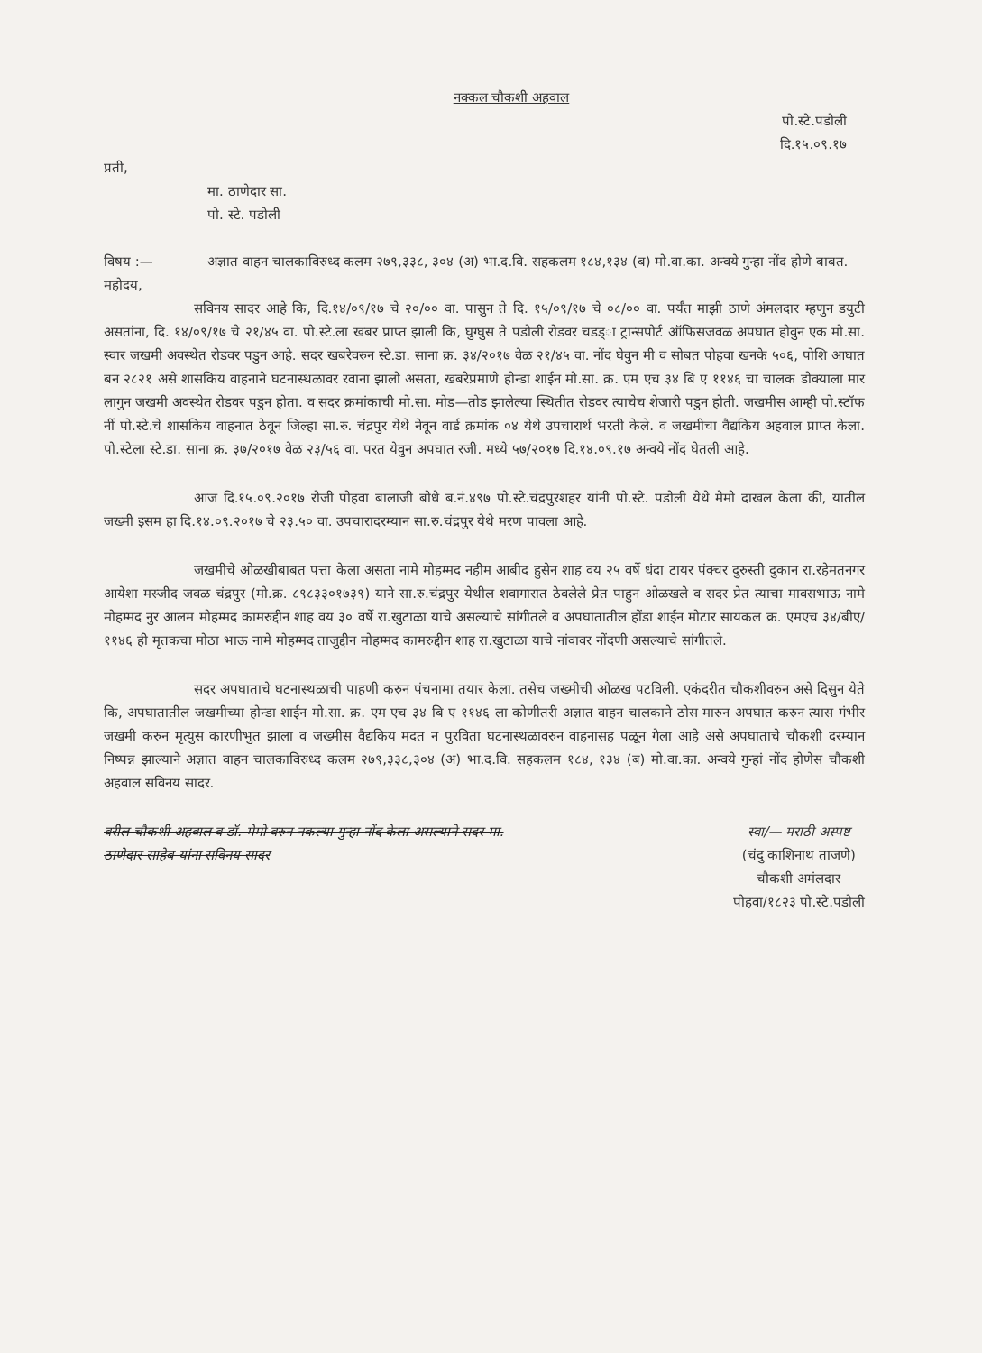नक्कल चौकशी अहवाल
पो.स्टे.पडोली
दि.१५.०९.१७
प्रती,
मा. ठाणेदार सा.
पो. स्टे. पडोली
विषय :— अज्ञात वाहन चालकाविरुध्द कलम २७९,३३८, ३०४ (अ) भा.द.वि. सहकलम १८४,१३४ (ब) मो.वा.का. अन्वये गुन्हा नोंद होणे बाबत.
महोदय,
सविनय सादर आहे कि, दि.१४/०९/१७ चे २०/०० वा. पासुन ते दि. १५/०९/१७ चे ०८/०० वा. पर्यंत माझी ठाणे अंमलदार म्हणुन डयुटी असतांना, दि. १४/०९/१७ चे २१/४५ वा. पो.स्टे.ला खबर प्राप्त झाली कि, घुग्घुस ते पडोली रोडवर चडड्ा ट्रान्सपोर्ट ऑफिसजवळ अपघात होवुन एक मो.सा. स्वार जखमी अवस्थेत रोडवर पडुन आहे. सदर खबरेवरुन स्टे.डा. साना क्र. ३४/२०१७ वेळ २१/४५ वा. नोंद घेवुन मी व सोबत पोहवा खनके ५०६, पोशि आघात बन २८२१ असे शासकिय वाहनाने घटनास्थळावर रवाना झालो असता, खबरेप्रमाणे होन्डा शाईन मो.सा. क्र. एम एच ३४ बि ए ११४६ चा चालक डोक्याला मार लागुन जखमी अवस्थेत रोडवर पडुन होता. व सदर क्रमांकाची मो.सा. मोड—तोड झालेल्या स्थितीत रोडवर त्याचेच शेजारी पडुन होती. जखमीस आम्ही पो.स्टॉफ नीं पो.स्टे.चे शासकिय वाहनात ठेवून जिल्हा सा.रु. चंद्रपुर येथे नेवून वार्ड क्रमांक ०४ येथे उपचारार्थ भरती केले. व जखमीचा वैद्यकिय अहवाल प्राप्त केला. पो.स्टेला स्टे.डा. साना क्र. ३७/२०१७ वेळ २३/५६ वा. परत येवुन अपघात रजी. मध्ये ५७/२०१७ दि.१४.०९.१७ अन्वये नोंद घेतली आहे.
आज दि.१५.०९.२०१७ रोजी पोहवा बालाजी बोधे ब.नं.४९७ पो.स्टे.चंद्रपुरशहर यांनी पो.स्टे. पडोली येथे मेमो दाखल केला की, यातील जख्मी इसम हा दि.१४.०९.२०१७ चे २३.५० वा. उपचारादरम्यान सा.रु.चंद्रपुर येथे मरण पावला आहे.
जखमीचे ओळखीबाबत पत्ता केला असता नामे मोहम्मद नहीम आबीद हुसेन शाह वय २५ वर्षे धंदा टायर पंक्चर दुरुस्ती दुकान रा.रहेमतनगर आयेशा मस्जीद जवळ चंद्रपुर (मो.क्र. ८९८३३०१७३९) याने सा.रु.चंद्रपुर येथील शवागारात ठेवलेले प्रेत पाहुन ओळखले व सदर प्रेत त्याचा मावसभाऊ नामे मोहम्मद नुर आलम मोहम्मद कामरुद्दीन शाह वय ३० वर्षे रा.खुटाळा याचे असल्याचे सांगीतले व अपघातातील होंडा शाईन मोटार सायकल क्र. एमएच ३४/बीए/११४६ ही मृतकचा मोठा भाऊ नामे मोहम्मद ताजुद्दीन मोहम्मद कामरुद्दीन शाह रा.खुटाळा याचे नांवावर नोंदणी असल्याचे सांगीतले.
सदर अपघाताचे घटनास्थळाची पाहणी करुन पंचनामा तयार केला. तसेच जख्मीची ओळख पटविली. एकंदरीत चौकशीवरुन असे दिसुन येते कि, अपघातातील जखमीच्या होन्डा शाईन मो.सा. क्र. एम एच ३४ बि ए ११४६ ला कोणीतरी अज्ञात वाहन चालकाने ठोस मारुन अपघात करुन त्यास गंभीर जखमी करुन मृत्युस कारणीभुत झाला व जख्मीस वैद्यकिय मदत न पुरविता घटनास्थळावरुन वाहनासह पळून गेला आहे असे अपघाताचे चौकशी दरम्यान निष्पन्न झाल्याने अज्ञात वाहन चालकाविरुध्द कलम २७९,३३८,३०४ (अ) भा.द.वि. सहकलम १८४, १३४ (ब) मो.वा.का. अन्वये गुन्हां नोंद होणेस चौकशी अहवाल सविनय सादर.
वरील चौकशी अहवाल व डॉ. मेमो वरुन नकल्या गुन्हा नोंद केला असल्याने सदर मा. ठाणेदार साहेब यांना सविनय सादर
स्वा/— मराठी अस्पष्ट
(चंदु काशिनाथ ताजणे)
चौकशी अमंलदार
पोहवा/१८२३ पो.स्टे.पडोली